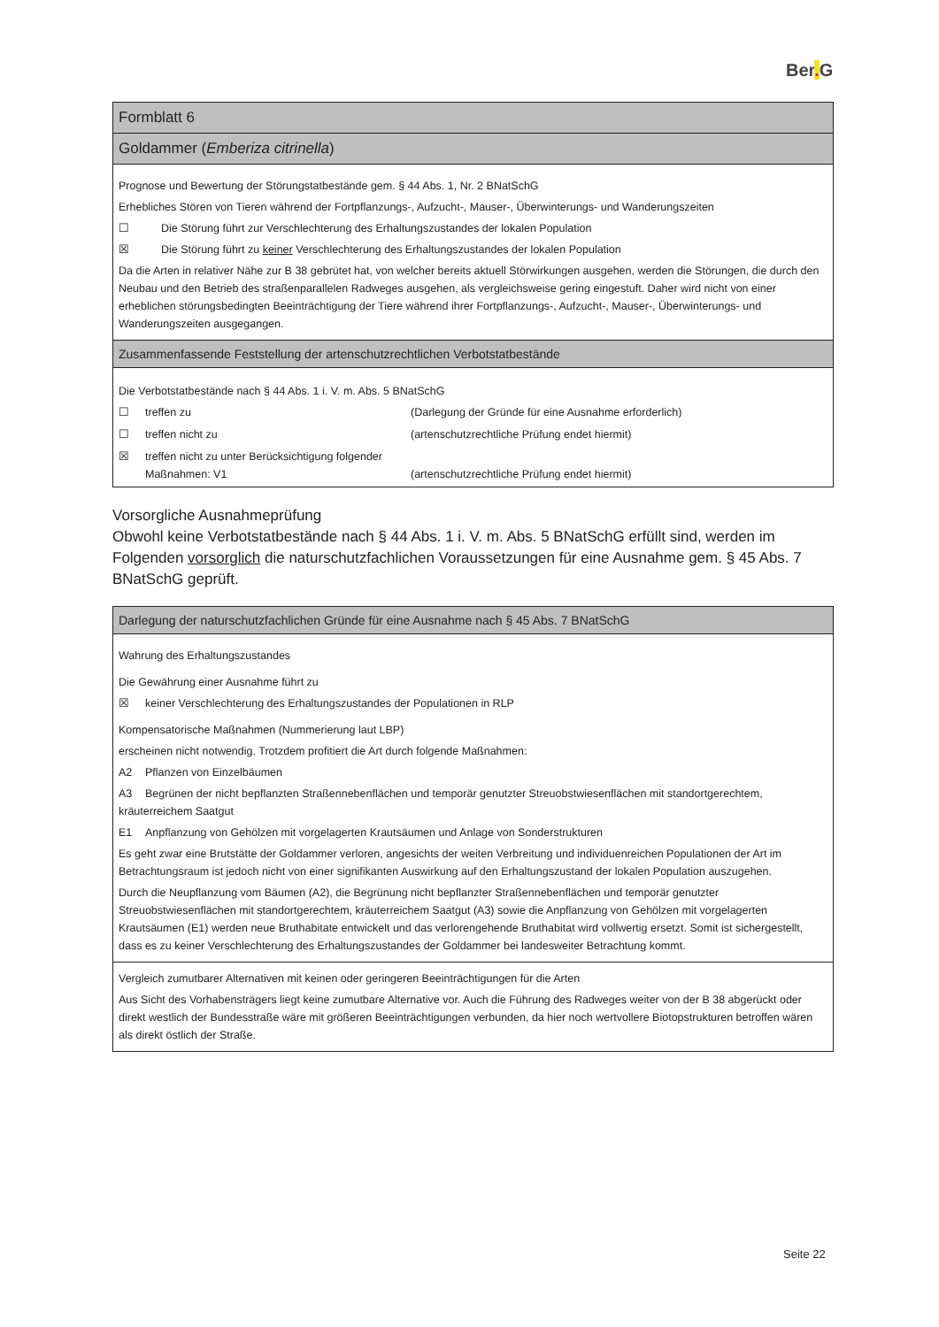Ber. G
| Formblatt 6 |
| Goldammer ( Emberiza citrinella ) |
| Prognose und Bewertung der Störungstatbestände gem. § 44 Abs. 1, Nr. 2 BNatSchG Erhebliches Stören von Tieren während der Fortpflanzungs-, Aufzucht-, Mauser-, Überwinterungs- und Wanderungszeiten ☐ Die Störung führt zur Verschlechterung des Erhaltungszustandes der lokalen Population ☒ Die Störung führt zu keiner Verschlechterung des Erhaltungszustandes der lokalen Population Da die Arten in relativer Nähe zur B 38 gebrütet hat, von welcher bereits aktuell Störwirkungen ausgehen, werden die Störungen, die durch den Neubau und den Betrieb des straßenparallelen Radweges ausgehen, als vergleichsweise gering eingestuft. Daher wird nicht von einer erheblichen störungsbedingten Beeinträchtigung der Tiere während ihrer Fortpflanzungs-, Aufzucht-, Mauser-, Überwinterungs- und Wanderungszeiten ausgegangen. |
| Zusammenfassende Feststellung der artenschutzrechtlichen Verbotstatbestände |
| Die Verbotstatbestände nach § 44 Abs. 1 i. V. m. Abs. 5 BNatSchG ☐ treffen zu (Darlegung der Gründe für eine Ausnahme erforderlich) ☐ treffen nicht zu (artenschutzrechtliche Prüfung endet hiermit) ☒ treffen nicht zu unter Berücksichtigung folgender Maßnahmen: V1 (artenschutzrechtliche Prüfung endet hiermit) |
Vorsorgliche Ausnahmeprüfung
Obwohl keine Verbotstatbestände nach § 44 Abs. 1 i. V. m. Abs. 5 BNatSchG erfüllt sind, werden im Folgenden vorsorglich die naturschutzfachlichen Voraussetzungen für eine Ausnahme gem. § 45 Abs. 7 BNatSchG geprüft.
| Darlegung der naturschutzfachlichen Gründe für eine Ausnahme nach § 45 Abs. 7 BNatSchG |
| Wahrung des Erhaltungszustandes Die Gewährung einer Ausnahme führt zu ☒ keiner Verschlechterung des Erhaltungszustandes der Populationen in RLP Kompensatorische Maßnahmen (Nummerierung laut LBP) erscheinen nicht notwendig. Trotzdem profitiert die Art durch folgende Maßnahmen: A2 Pflanzen von Einzelbäumen A3 Begrünen der nicht bepflanzten Straßennebenflächen und temporär genutzter Streuobstwiesenflächen mit standortgerechtem, kräuterreichem Saatgut E1 Anpflanzung von Gehölzen mit vorgelagerten Krautsäumen und Anlage von Sonderstrukturen Es geht zwar eine Brutstätte der Goldammer verloren, angesichts der weiten Verbreitung und individuenreichen Populationen der Art im Betrachtungsraum ist jedoch nicht von einer signifikanten Auswirkung auf den Erhaltungszustand der lokalen Population auszugehen. Durch die Neupflanzung vom Bäumen (A2), die Begrünung nicht bepflanzter Straßennebenflächen und temporär genutzter Streuobstwiesenflächen mit standortgerechtem, kräuterreichem Saatgut (A3) sowie die Anpflanzung von Gehölzen mit vorgelagerten Krautsäumen (E1) werden neue Bruthabitate entwickelt und das verlorengehende Bruthabitat wird vollwertig ersetzt. Somit ist sichergestellt, dass es zu keiner Verschlechterung des Erhaltungszustandes der Goldammer bei landesweiter Betrachtung kommt. |
| Vergleich zumutbarer Alternativen mit keinen oder geringeren Beeinträchtigungen für die Arten Aus Sicht des Vorhabensträgers liegt keine zumutbare Alternative vor. Auch die Führung des Radweges weiter von der B 38 abgerückt oder direkt westlich der Bundesstraße wäre mit größeren Beeinträchtigungen verbunden, da hier noch wertvollere Biotopstrukturen betroffen wären als direkt östlich der Straße. |
Seite 22